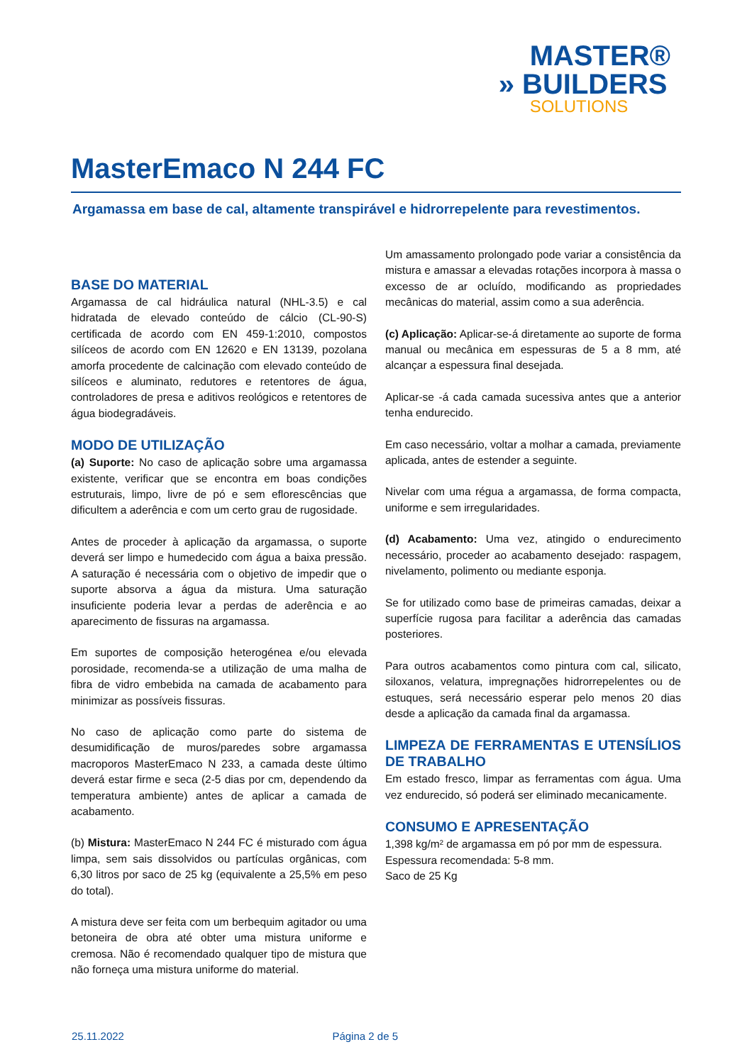MASTER®
» BUILDERS
SOLUTIONS
MasterEmaco N 244 FC
Argamassa em base de cal, altamente transpirável e hidrorrepelente para revestimentos.
BASE DO MATERIAL
Argamassa de cal hidráulica natural (NHL-3.5) e cal hidratada de elevado conteúdo de cálcio (CL-90-S) certificada de acordo com EN 459-1:2010, compostos silíceos de acordo com EN 12620 e EN 13139, pozolana amorfa procedente de calcinação com elevado conteúdo de silíceos e aluminato, redutores e retentores de água, controladores de presa e aditivos reológicos e retentores de água biodegradáveis.
MODO DE UTILIZAÇÃO
(a) Suporte: No caso de aplicação sobre uma argamassa existente, verificar que se encontra em boas condições estruturais, limpo, livre de pó e sem eflorescências que dificultem a aderência e com um certo grau de rugosidade.
Antes de proceder à aplicação da argamassa, o suporte deverá ser limpo e humedecido com água a baixa pressão. A saturação é necessária com o objetivo de impedir que o suporte absorva a água da mistura. Uma saturação insuficiente poderia levar a perdas de aderência e ao aparecimento de fissuras na argamassa.
Em suportes de composição heterogénea e/ou elevada porosidade, recomenda-se a utilização de uma malha de fibra de vidro embebida na camada de acabamento para minimizar as possíveis fissuras.
No caso de aplicação como parte do sistema de desumidificação de muros/paredes sobre argamassa macroporos MasterEmaco N 233, a camada deste último deverá estar firme e seca (2-5 dias por cm, dependendo da temperatura ambiente) antes de aplicar a camada de acabamento.
(b) Mistura: MasterEmaco N 244 FC é misturado com água limpa, sem sais dissolvidos ou partículas orgânicas, com 6,30 litros por saco de 25 kg (equivalente a 25,5% em peso do total).
A mistura deve ser feita com um berbequim agitador ou uma betoneira de obra até obter uma mistura uniforme e cremosa. Não é recomendado qualquer tipo de mistura que não forneça uma mistura uniforme do material.
Um amassamento prolongado pode variar a consistência da mistura e amassar a elevadas rotações incorpora à massa o excesso de ar ocluído, modificando as propriedades mecânicas do material, assim como a sua aderência.
(c) Aplicação: Aplicar-se-á diretamente ao suporte de forma manual ou mecânica em espessuras de 5 a 8 mm, até alcançar a espessura final desejada.
Aplicar-se -á cada camada sucessiva antes que a anterior tenha endurecido.
Em caso necessário, voltar a molhar a camada, previamente aplicada, antes de estender a seguinte.
Nivelar com uma régua a argamassa, de forma compacta, uniforme e sem irregularidades.
(d) Acabamento: Uma vez, atingido o endurecimento necessário, proceder ao acabamento desejado: raspagem, nivelamento, polimento ou mediante esponja.
Se for utilizado como base de primeiras camadas, deixar a superfície rugosa para facilitar a aderência das camadas posteriores.
Para outros acabamentos como pintura com cal, silicato, siloxanos, velatura, impregnações hidrorrepelentes ou de estuques, será necessário esperar pelo menos 20 dias desde a aplicação da camada final da argamassa.
LIMPEZA DE FERRAMENTAS E UTENSÍLIOS DE TRABALHO
Em estado fresco, limpar as ferramentas com água. Uma vez endurecido, só poderá ser eliminado mecanicamente.
CONSUMO E APRESENTAÇÃO
1,398 kg/m² de argamassa em pó por mm de espessura.
Espessura recomendada: 5-8 mm.
Saco de 25 Kg
25.11.2022 Página 2 de 5